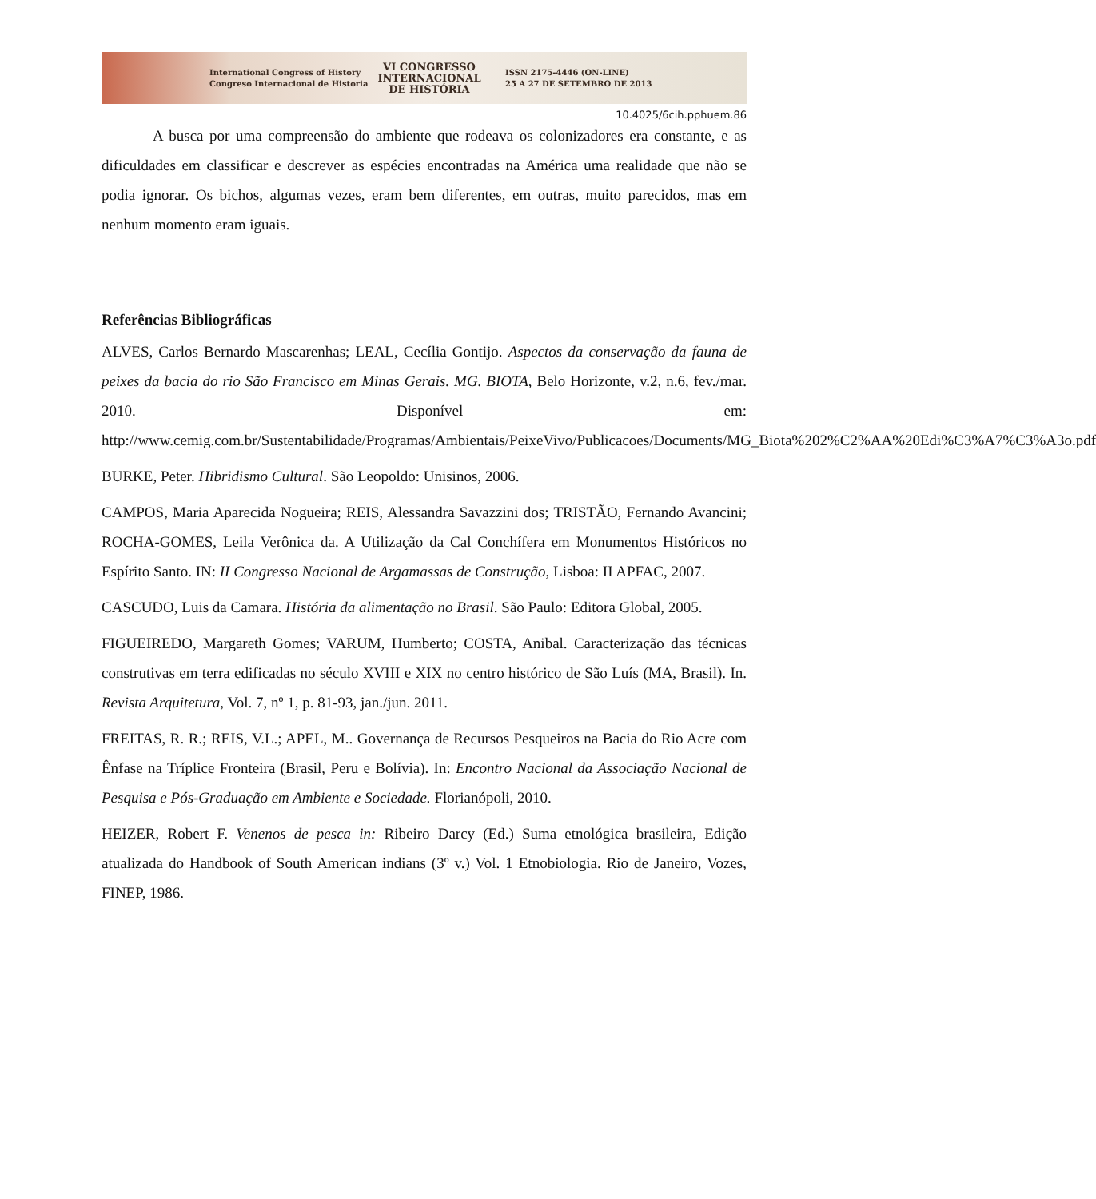International Congress of History
Congreso Internacional de Historia
VI CONGRESSO
INTERNACIONAL
DE HISTÓRIA
ISSN 2175-4446 (ON-LINE)
25 A 27 DE SETEMBRO DE 2013
10.4025/6cih.pphuem.86
A busca por uma compreensão do ambiente que rodeava os colonizadores era constante, e as dificuldades em classificar e descrever as espécies encontradas na América uma realidade que não se podia ignorar. Os bichos, algumas vezes, eram bem diferentes, em outras, muito parecidos, mas em nenhum momento eram iguais.
Referências Bibliográficas
ALVES, Carlos Bernardo Mascarenhas; LEAL, Cecília Gontijo. Aspectos da conservação da fauna de peixes da bacia do rio São Francisco em Minas Gerais. MG. BIOTA, Belo Horizonte, v.2, n.6, fev./mar. 2010. Disponível em: http://www.cemig.com.br/Sustentabilidade/Programas/Ambientais/PeixeVivo/Publicacoes/Documents/MG_Biota%202%C2%AA%20Edi%C3%A7%C3%A3o.pdf
BURKE, Peter. Hibridismo Cultural. São Leopoldo: Unisinos, 2006.
CAMPOS, Maria Aparecida Nogueira; REIS, Alessandra Savazzini dos; TRISTÃO, Fernando Avancini; ROCHA-GOMES, Leila Verônica da. A Utilização da Cal Conchífera em Monumentos Históricos no Espírito Santo. IN: II Congresso Nacional de Argamassas de Construção, Lisboa: II APFAC, 2007.
CASCUDO, Luis da Camara. História da alimentação no Brasil. São Paulo: Editora Global, 2005.
FIGUEIREDO, Margareth Gomes; VARUM, Humberto; COSTA, Anibal. Caracterização das técnicas construtivas em terra edificadas no século XVIII e XIX no centro histórico de São Luís (MA, Brasil). In. Revista Arquitetura, Vol. 7, nº 1, p. 81-93, jan./jun. 2011.
FREITAS, R. R.; REIS, V.L.; APEL, M.. Governança de Recursos Pesqueiros na Bacia do Rio Acre com Ênfase na Tríplice Fronteira (Brasil, Peru e Bolívia). In: Encontro Nacional da Associação Nacional de Pesquisa e Pós-Graduação em Ambiente e Sociedade. Florianópoli, 2010.
HEIZER, Robert F. Venenos de pesca in: Ribeiro Darcy (Ed.) Suma etnológica brasileira, Edição atualizada do Handbook of South American indians (3º v.) Vol. 1 Etnobiologia. Rio de Janeiro, Vozes, FINEP, 1986.